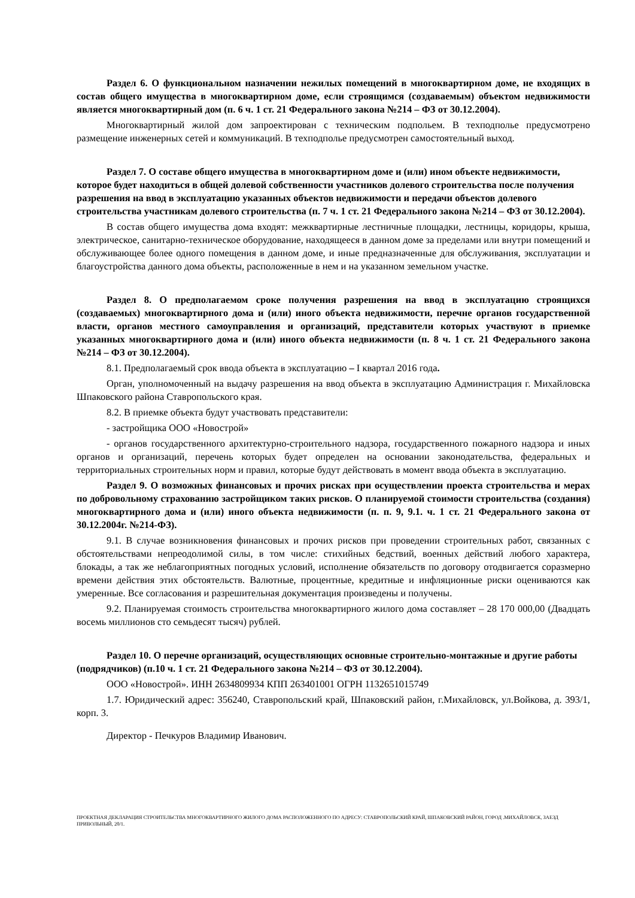Раздел 6. О функциональном назначении нежилых помещений в многоквартирном доме, не входящих в состав общего имущества в многоквартирном доме, если строящимся (создаваемым) объектом недвижимости является многоквартирный дом (п. 6 ч. 1 ст. 21 Федерального закона №214 – ФЗ от 30.12.2004).
Многоквартирный жилой дом запроектирован с техническим подпольем. В техподполье предусмотрено размещение инженерных сетей и коммуникаций. В техподполье предусмотрен самостоятельный выход.
Раздел 7. О составе общего имущества в многоквартирном доме и (или) ином объекте недвижимости, которое будет находиться в общей долевой собственности участников долевого строительства после получения разрешения на ввод в эксплуатацию указанных объектов недвижимости и передачи объектов долевого строительства участникам долевого строительства (п. 7 ч. 1 ст. 21 Федерального закона №214 – ФЗ от 30.12.2004).
В состав общего имущества дома входят: межквартирные лестничные площадки, лестницы, коридоры, крыша, электрическое, санитарно-техническое оборудование, находящееся в данном доме за пределами или внутри помещений и обслуживающее более одного помещения в данном доме, и иные предназначенные для обслуживания, эксплуатации и благоустройства данного дома объекты, расположенные в нем и на указанном земельном участке.
Раздел 8. О предполагаемом сроке получения разрешения на ввод в эксплуатацию строящихся (создаваемых) многоквартирного дома и (или) иного объекта недвижимости, перечне органов государственной власти, органов местного самоуправления и организаций, представители которых участвуют в приемке указанных многоквартирного дома и (или) иного объекта недвижимости (п. 8 ч. 1 ст. 21 Федерального закона №214 – ФЗ от 30.12.2004).
8.1. Предполагаемый срок ввода объекта в эксплуатацию – I квартал 2016 года.
Орган, уполномоченный на выдачу разрешения на ввод объекта в эксплуатацию Администрация г. Михайловска Шпаковского района Ставропольского края.
8.2. В приемке объекта будут участвовать представители:
- застройщика ООО «Новострой»
- органов государственного архитектурно-строительного надзора, государственного пожарного надзора и иных органов и организаций, перечень которых будет определен на основании законодательства, федеральных и территориальных строительных норм и правил, которые будут действовать в момент ввода объекта в эксплуатацию.
Раздел 9. О возможных финансовых и прочих рисках при осуществлении проекта строительства и мерах по добровольному страхованию застройщиком таких рисков. О планируемой стоимости строительства (создания) многоквартирного дома и (или) иного объекта недвижимости (п. п. 9, 9.1. ч. 1 ст. 21 Федерального закона от 30.12.2004г. №214-ФЗ).
9.1. В случае возникновения финансовых и прочих рисков при проведении строительных работ, связанных с обстоятельствами непреодолимой силы, в том числе: стихийных бедствий, военных действий любого характера, блокады, а так же неблагоприятных погодных условий, исполнение обязательств по договору отодвигается соразмерно времени действия этих обстоятельств. Валютные, процентные, кредитные и инфляционные риски оцениваются как умеренные. Все согласования и разрешительная документация произведены и получены.
9.2. Планируемая стоимость строительства многоквартирного жилого дома составляет – 28 170 000,00 (Двадцать восемь миллионов сто семьдесят тысяч) рублей.
Раздел 10. О перечне организаций, осуществляющих основные строительно-монтажные и другие работы (подрядчиков) (п.10 ч. 1 ст. 21 Федерального закона №214 – ФЗ от 30.12.2004).
ООО «Новострой». ИНН 2634809934 КПП 263401001 ОГРН 1132651015749
1.7. Юридический адрес: 356240, Ставропольский край, Шпаковский район, г.Михайловск, ул.Войкова, д. 393/1, корп. 3.
Директор - Печкуров Владимир Иванович.
ПРОЕКТНАЯ ДЕКЛАРАЦИЯ СТРОИТЕЛЬСТВА МНОГОКВАРТИРНОГО ЖИЛОГО ДОМА РАСПОЛОЖЕННОГО ПО АДРЕСУ: СТАВРОПОЛЬСКИЙ КРАЙ, ШПАКОВСКИЙ РАЙОН, ГОРОД .МИХАЙЛОВСК, ЗАЕЗД ПРИВОЛЬНЫЙ, 20/1.